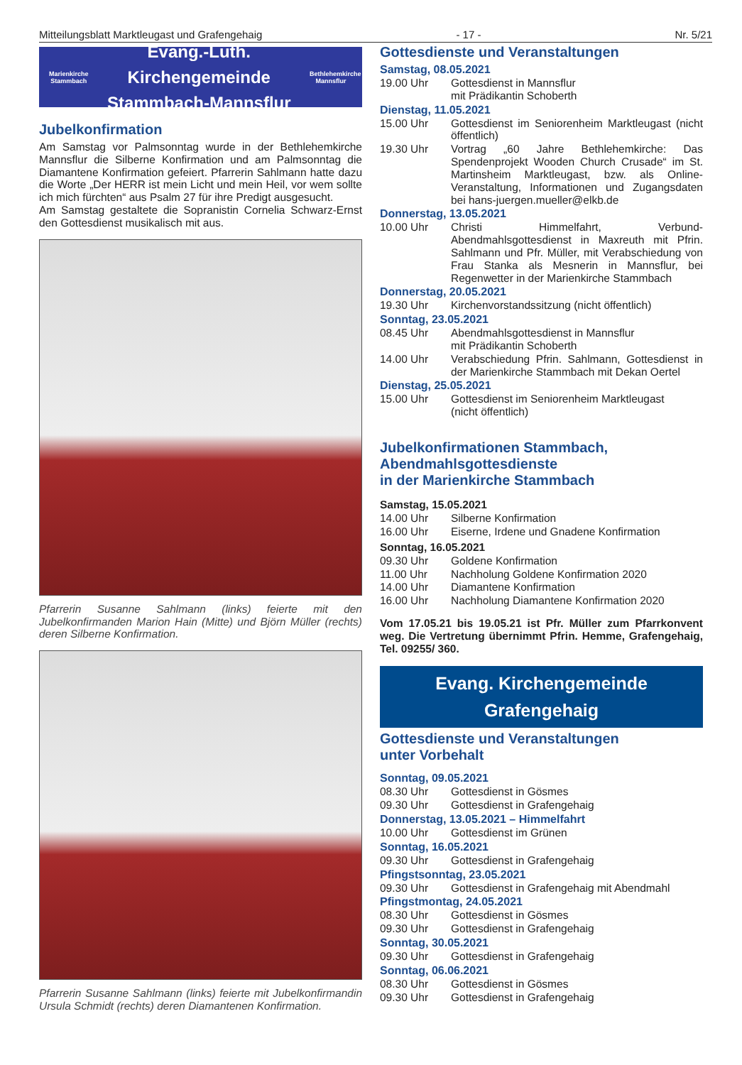Mitteilungsblatt Marktleugast und Grafengehaig - 17 - Nr. 5/21
Marienkirche Stammbach
Evang.-Luth. Kirchengemeinde
Stammbach-Mannsflur
Bethlehemkirche Mannsflur
Jubelkonfirmation
Am Samstag vor Palmsonntag wurde in der Bethlehemkirche Mannsflur die Silberne Konfirmation und am Palmsonntag die Diamantene Konfirmation gefeiert. Pfarrerin Sahlmann hatte dazu die Worte „Der HERR ist mein Licht und mein Heil, vor wem sollte ich mich fürchten“ aus Psalm 27 für ihre Predigt ausgesucht.
Am Samstag gestaltete die Sopranistin Cornelia Schwarz-Ernst den Gottesdienst musikalisch mit aus.
Pfarrerin Susanne Sahlmann (links) feierte mit den Jubelkonfirmanden Marion Hain (Mitte) und Björn Müller (rechts) deren Silberne Konfirmation.
Pfarrerin Susanne Sahlmann (links) feierte mit Jubelkonfirmandin Ursula Schmidt (rechts) deren Diamantenen Konfirmation.
Gottesdienste und Veranstaltungen
Samstag, 08.05.2021
19.00 Uhr Gottesdienst in Mannsflur
mit Prädikantin Schoberth
Dienstag, 11.05.2021
15.00 Uhr Gottesdienst im Seniorenheim Marktleugast (nicht öffentlich)
19.30 Uhr Vortrag „60 Jahre Bethlehemkirche: Das Spendenprojekt Wooden Church Crusade“ im St. Martinsheim Marktleugast, bzw. als Online-Veranstaltung, Informationen und Zugangsdaten bei hans-juergen.mueller@elkb.de
Donnerstag, 13.05.2021
10.00 Uhr Christi Himmelfahrt, Verbund-Abendmahlsgottesdienst in Maxreuth mit Pfrin. Sahlmann und Pfr. Müller, mit Verabschiedung von Frau Stanka als Mesnerin in Mannsflur, bei Regenwetter in der Marienkirche Stammbach
Donnerstag, 20.05.2021
19.30 Uhr Kirchenvorstandssitzung (nicht öffentlich)
Sonntag, 23.05.2021
08.45 Uhr Abendmahlsgottesdienst in Mannsflur
mit Prädikantin Schoberth
14.00 Uhr Verabschiedung Pfrin. Sahlmann, Gottesdienst in der Marienkirche Stammbach mit Dekan Oertel
Dienstag, 25.05.2021
15.00 Uhr Gottesdienst im Seniorenheim Marktleugast
(nicht öffentlich)
Jubelkonfirmationen Stammbach,
Abendmahlsgottesdienste
in der Marienkirche Stammbach
Samstag, 15.05.2021
14.00 Uhr Silberne Konfirmation
16.00 Uhr Eiserne, Irdene und Gnadene Konfirmation
Sonntag, 16.05.2021
09.30 Uhr Goldene Konfirmation
11.00 Uhr Nachholung Goldene Konfirmation 2020
14.00 Uhr Diamantene Konfirmation
16.00 Uhr Nachholung Diamantene Konfirmation 2020
Vom 17.05.21 bis 19.05.21 ist Pfr. Müller zum Pfarrkonvent weg. Die Vertretung übernimmt Pfrin. Hemme, Grafengehaig, Tel. 09255/ 360.
Evang. Kirchengemeinde
Grafengehaig
Gottesdienste und Veranstaltungen
unter Vorbehalt
Sonntag, 09.05.2021
08.30 Uhr Gottesdienst in Gösmes
09.30 Uhr Gottesdienst in Grafengehaig
Donnerstag, 13.05.2021 – Himmelfahrt
10.00 Uhr Gottesdienst im Grünen
Sonntag, 16.05.2021
09.30 Uhr Gottesdienst in Grafengehaig
Pfingstsonntag, 23.05.2021
09.30 Uhr Gottesdienst in Grafengehaig mit Abendmahl
Pfingstmontag, 24.05.2021
08.30 Uhr Gottesdienst in Gösmes
09.30 Uhr Gottesdienst in Grafengehaig
Sonntag, 30.05.2021
09.30 Uhr Gottesdienst in Grafengehaig
Sonntag, 06.06.2021
08.30 Uhr Gottesdienst in Gösmes
09.30 Uhr Gottesdienst in Grafengehaig